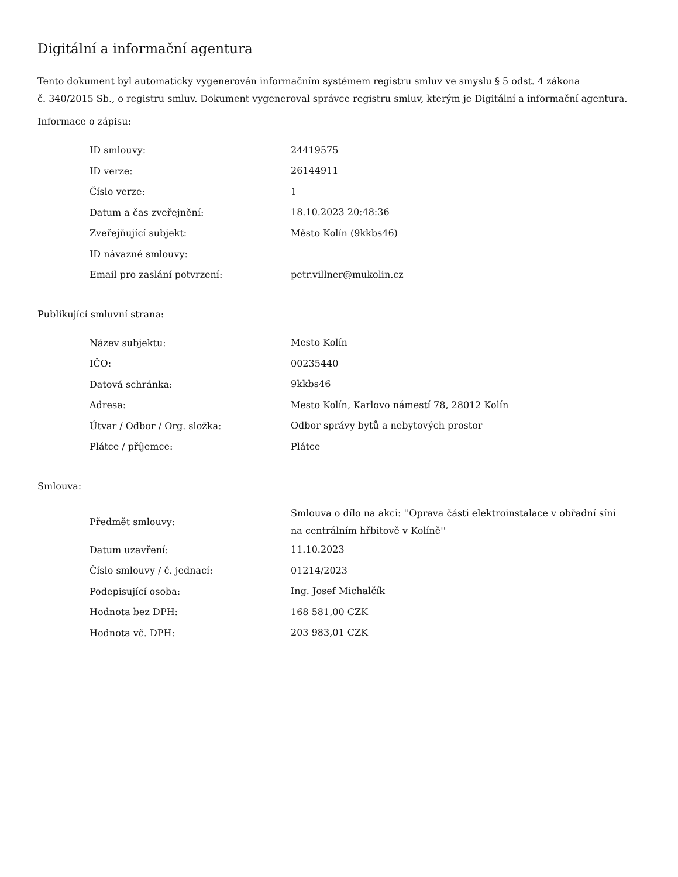Digitální a informační agentura
Tento dokument byl automaticky vygenerován informačním systémem registru smluv ve smyslu § 5 odst. 4 zákona
č. 340/2015 Sb., o registru smluv. Dokument vygeneroval správce registru smluv, kterým je Digitální a informační agentura.
Informace o zápisu:
| ID smlouvy: | 24419575 |
| ID verze: | 26144911 |
| Číslo verze: | 1 |
| Datum a čas zveřejnění: | 18.10.2023 20:48:36 |
| Zveřejňující subjekt: | Město Kolín (9kkbs46) |
| ID návazné smlouvy: | |
| Email pro zaslání potvrzení: | petr.villner@mukolin.cz |
Publikující smluvní strana:
| Název subjektu: | Mesto Kolín |
| IČO: | 00235440 |
| Datová schránka: | 9kkbs46 |
| Adresa: | Mesto Kolín, Karlovo námestí 78, 28012 Kolín |
| Útvar / Odbor / Org. složka: | Odbor správy bytů a nebytových prostor |
| Plátce / příjemce: | Plátce |
Smlouva:
| Předmět smlouvy: | Smlouva o dílo na akci: ''Oprava části elektroinstalace v obřadní síni na centrálním hřbitově v Kolíně'' |
| Datum uzavření: | 11.10.2023 |
| Číslo smlouvy / č. jednací: | 01214/2023 |
| Podepisující osoba: | Ing. Josef Michalčík |
| Hodnota bez DPH: | 168 581,00 CZK |
| Hodnota vč. DPH: | 203 983,01 CZK |